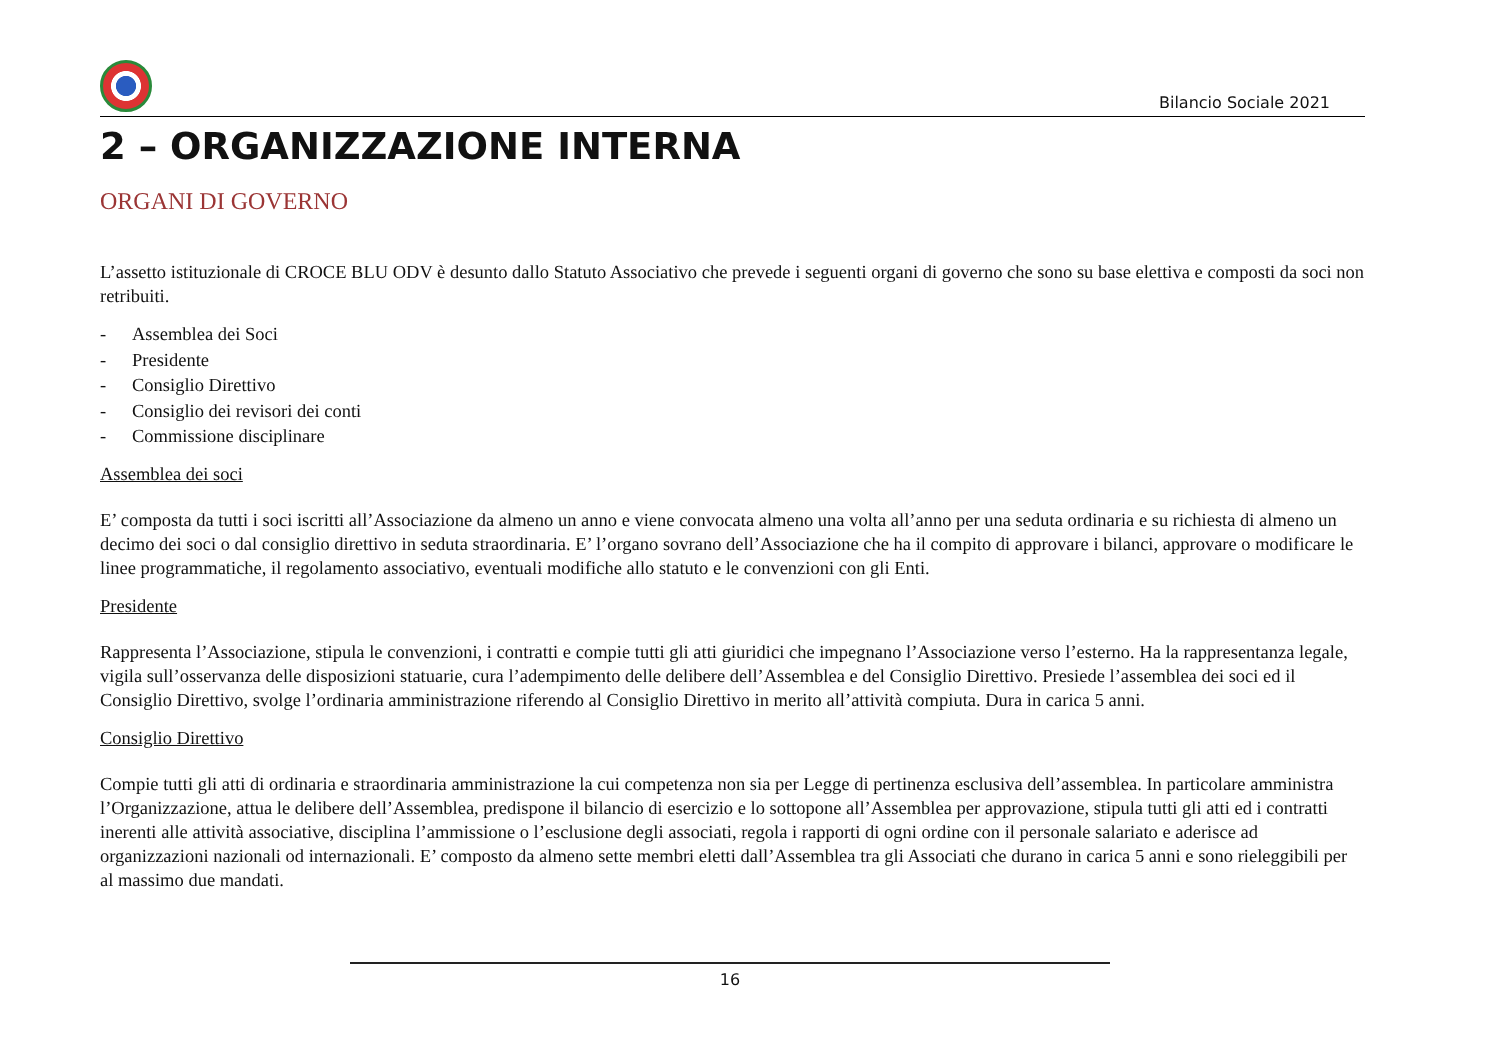Bilancio Sociale 2021
2 – ORGANIZZAZIONE INTERNA
ORGANI DI GOVERNO
L’assetto istituzionale di CROCE BLU ODV è desunto dallo Statuto Associativo che prevede i seguenti organi di governo che sono su base elettiva e composti da soci non retribuiti.
- Assemblea dei Soci
- Presidente
- Consiglio Direttivo
- Consiglio dei revisori dei conti
- Commissione disciplinare
Assemblea dei soci
E’ composta da tutti i soci iscritti all’Associazione da almeno un anno e viene convocata almeno una volta all’anno per una seduta ordinaria e su richiesta di almeno un decimo dei soci o dal consiglio direttivo in seduta straordinaria. E’ l’organo sovrano dell’Associazione che ha il compito di approvare i bilanci, approvare o modificare le linee programmatiche, il regolamento associativo, eventuali modifiche allo statuto e le convenzioni con gli Enti.
Presidente
Rappresenta l’Associazione, stipula le convenzioni, i contratti e compie tutti gli atti giuridici che impegnano l’Associazione verso l’esterno. Ha la rappresentanza legale, vigila sull’osservanza delle disposizioni statuarie, cura l’adempimento delle delibere dell’Assemblea e del Consiglio Direttivo. Presiede l’assemblea dei soci ed il Consiglio Direttivo, svolge l’ordinaria amministrazione riferendo al Consiglio Direttivo in merito all’attività compiuta. Dura in carica 5 anni.
Consiglio Direttivo
Compie tutti gli atti di ordinaria e straordinaria amministrazione la cui competenza non sia per Legge di pertinenza esclusiva dell’assemblea. In particolare amministra l’Organizzazione, attua le delibere dell’Assemblea, predispone il bilancio di esercizio e lo sottopone all’Assemblea per approvazione, stipula tutti gli atti ed i contratti inerenti alle attività associative, disciplina l’ammissione o l’esclusione degli associati, regola i rapporti di ogni ordine con il personale salariato e aderisce ad organizzazioni nazionali od internazionali. E’ composto da almeno sette membri eletti dall’Assemblea tra gli Associati che durano in carica 5 anni e sono rieleggibili per al massimo due mandati.
16